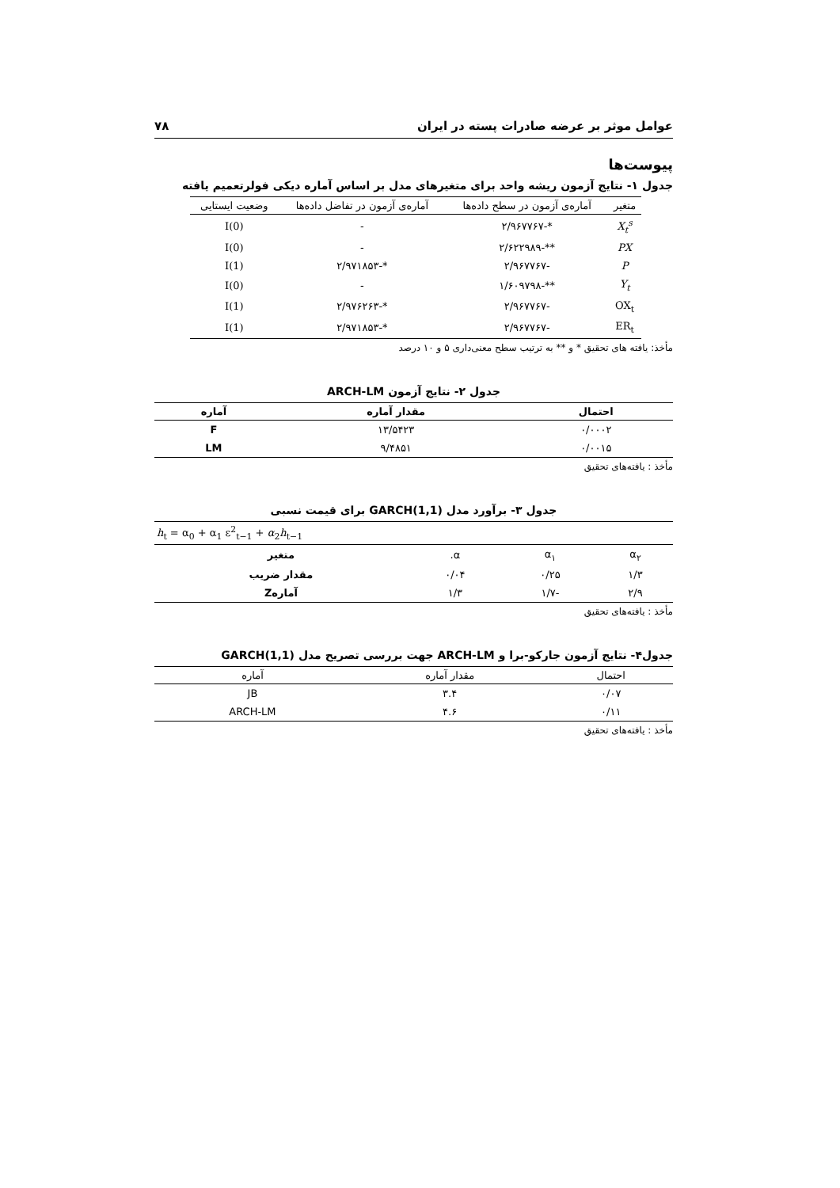عوامل موثر بر عرضه صادرات پسته در ایران ۷۸
پیوست‌ها
جدول ۱- نتایج آزمون ریشه واحد برای متغیرهای مدل بر اساس آماره دیکی فولرتعمیم یافته
| متغیر | آماره‌ی آزمون در سطح داده‌ها | آماره‌ی آزمون در تفاضل داده‌ها | وضعیت ایستایی |
| --- | --- | --- | --- |
| X<sub>t</sub><sup>s</sup> | *-۲/۹۶۷۷۶۷ | - | I(0) |
| PX | **-۲/۶۲۲۹۸۹ | - | I(0) |
| P | -۲/۹۶۷۷۶۷ | *-۲/۹۷۱۸۵۳ | I(1) |
| Y<sub>t</sub> | **-۱/۶۰۹۷۹۸ | - | I(0) |
| OX<sub>t</sub> | -۲/۹۶۷۷۶۷ | *-۲/۹۷۶۲۶۳ | I(1) |
| ER<sub>t</sub> | -۲/۹۶۷۷۶۷ | *-۲/۹۷۱۸۵۳ | I(1) |
مأخذ: یافته های تحقیق * و ** به ترتیب سطح معنی‌داری ۵ و ۱۰ درصد
جدول ۲- نتایج آزمون ARCH-LM
| احتمال | مقدار آماره | آماره |
| --- | --- | --- |
| ۰/۰۰۰۲ | ۱۳/۵۴۲۳ | F |
| ۰/۰۰۱۵ | ۹/۴۸۵۱ | LM |
مأخذ : یافته‌های تحقیق
جدول ۳- برآورد مدل GARCH(1,1) برای قیمت نسبی
| h<sub>t</sub> = α<sub>0</sub> + α<sub>1</sub> ε<sup>2</sup><sub>t−1</sub> + α<sub>2</sub> h<sub>t−1</sub> | | | |
| --- | --- | --- | --- |
| α<sub>۲</sub> | α<sub>۱</sub> | α. | متغیر |
| ۱/۳ | ۰/۲۵ | ۰/۰۴ | مقدار ضریب |
| ۲/۹ | -۱/۷ | ۱/۳ | آمارهZ |
مأخذ : یافته‌های تحقیق
جدول۴- نتایج آزمون جارکو-برا و ARCH-LM جهت بررسی تصریح مدل GARCH(1,1)
| احتمال | مقدار آماره | آماره |
| --- | --- | --- |
| ۰/۰۷ | ۳.۴ | JB |
| ۰/۱۱ | ۴.۶ | ARCH-LM |
مأخذ : یافته‌های تحقیق